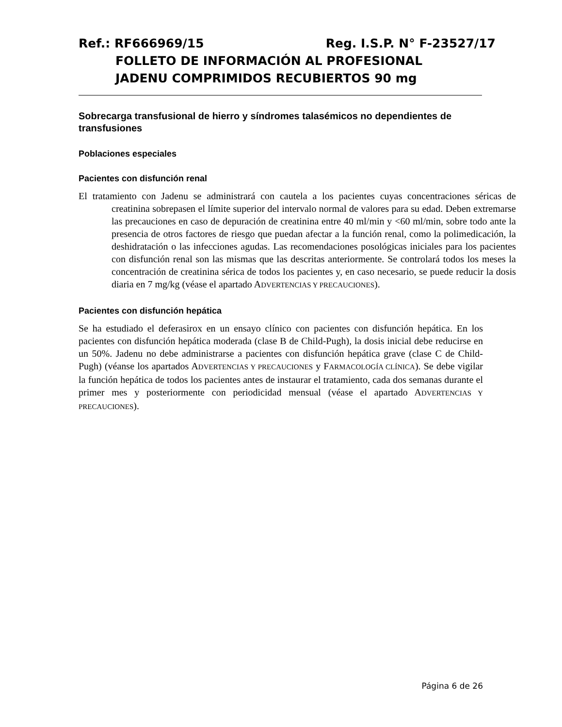Ref.: RF666969/15 Reg. I.S.P. N° F-23527/17
FOLLETO DE INFORMACIÓN AL PROFESIONAL
JADENU COMPRIMIDOS RECUBIERTOS 90 mg
Sobrecarga transfusional de hierro y síndromes talasémicos no dependientes de transfusiones
Poblaciones especiales
Pacientes con disfunción renal
El tratamiento con Jadenu se administrará con cautela a los pacientes cuyas concentraciones séricas de creatinina sobrepasen el límite superior del intervalo normal de valores para su edad. Deben extremarse las precauciones en caso de depuración de creatinina entre 40 ml/min y <60 ml/min, sobre todo ante la presencia de otros factores de riesgo que puedan afectar a la función renal, como la polimedicación, la deshidratación o las infecciones agudas. Las recomendaciones posológicas iniciales para los pacientes con disfunción renal son las mismas que las descritas anteriormente. Se controlará todos los meses la concentración de creatinina sérica de todos los pacientes y, en caso necesario, se puede reducir la dosis diaria en 7 mg/kg (véase el apartado ADVERTENCIAS Y PRECAUCIONES).
Pacientes con disfunción hepática
Se ha estudiado el deferasirox en un ensayo clínico con pacientes con disfunción hepática. En los pacientes con disfunción hepática moderada (clase B de Child-Pugh), la dosis inicial debe reducirse en un 50%. Jadenu no debe administrarse a pacientes con disfunción hepática grave (clase C de Child-Pugh) (véanse los apartados ADVERTENCIAS Y PRECAUCIONES y FARMACOLOGÍA CLÍNICA). Se debe vigilar la función hepática de todos los pacientes antes de instaurar el tratamiento, cada dos semanas durante el primer mes y posteriormente con periodicidad mensual (véase el apartado ADVERTENCIAS Y PRECAUCIONES).
Página 6 de 26